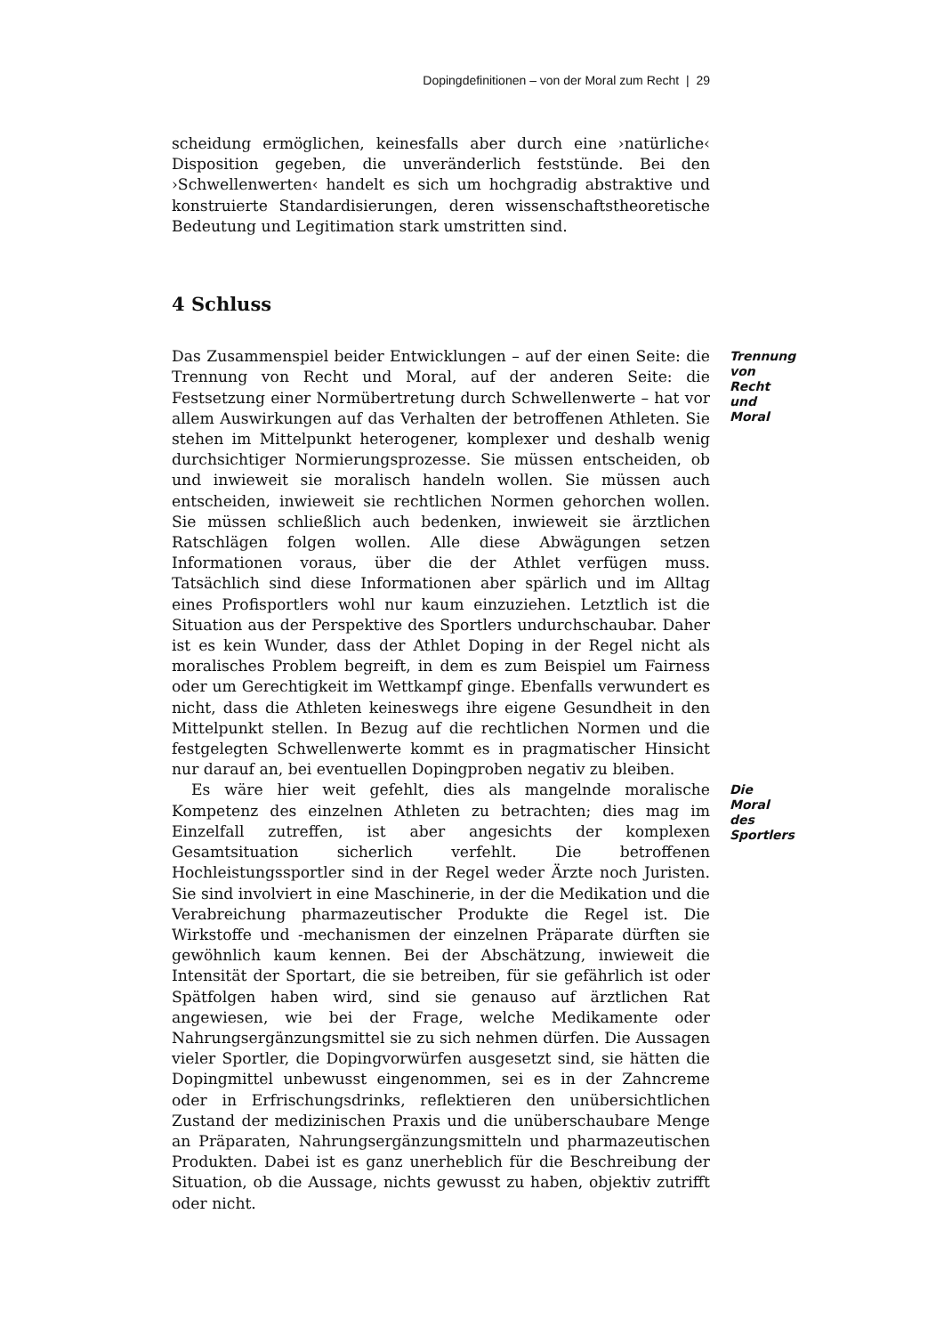Dopingdefinitionen – von der Moral zum Recht | 29
scheidung ermöglichen, keinesfalls aber durch eine ›natürliche‹ Disposition gegeben, die unveränderlich feststünde. Bei den ›Schwellenwerten‹ handelt es sich um hochgradig abstraktive und konstruierte Standardisierungen, deren wissenschaftstheoretische Bedeutung und Legitimation stark umstritten sind.
4 Schluss
Das Zusammenspiel beider Entwicklungen – auf der einen Seite: die Trennung von Recht und Moral, auf der anderen Seite: die Festsetzung einer Normübertretung durch Schwellenwerte – hat vor allem Auswirkungen auf das Verhalten der betroffenen Athleten. Sie stehen im Mittelpunkt heterogener, komplexer und deshalb wenig durchsichtiger Normierungsprozesse. Sie müssen entscheiden, ob und inwieweit sie moralisch handeln wollen. Sie müssen auch entscheiden, inwieweit sie rechtlichen Normen gehorchen wollen. Sie müssen schließlich auch bedenken, inwieweit sie ärztlichen Ratschlägen folgen wollen. Alle diese Abwägungen setzen Informationen voraus, über die der Athlet verfügen muss. Tatsächlich sind diese Informationen aber spärlich und im Alltag eines Profisportlers wohl nur kaum einzuziehen. Letztlich ist die Situation aus der Perspektive des Sportlers undurchschaubar. Daher ist es kein Wunder, dass der Athlet Doping in der Regel nicht als moralisches Problem begreift, in dem es zum Beispiel um Fairness oder um Gerechtigkeit im Wettkampf ginge. Ebenfalls verwundert es nicht, dass die Athleten keineswegs ihre eigene Gesundheit in den Mittelpunkt stellen. In Bezug auf die rechtlichen Normen und die festgelegten Schwellenwerte kommt es in pragmatischer Hinsicht nur darauf an, bei eventuellen Dopingproben negativ zu bleiben.
Trennung von Recht und Moral
Es wäre hier weit gefehlt, dies als mangelnde moralische Kompetenz des einzelnen Athleten zu betrachten; dies mag im Einzelfall zutreffen, ist aber angesichts der komplexen Gesamtsituation sicherlich verfehlt. Die betroffenen Hochleistungssportler sind in der Regel weder Ärzte noch Juristen. Sie sind involviert in eine Maschinerie, in der die Medikation und die Verabreichung pharmazeutischer Produkte die Regel ist. Die Wirkstoffe und -mechanismen der einzelnen Präparate dürften sie gewöhnlich kaum kennen. Bei der Abschätzung, inwieweit die Intensität der Sportart, die sie betreiben, für sie gefährlich ist oder Spätfolgen haben wird, sind sie genauso auf ärztlichen Rat angewiesen, wie bei der Frage, welche Medikamente oder Nahrungsergänzungsmittel sie zu sich nehmen dürfen. Die Aussagen vieler Sportler, die Dopingvorwürfen ausgesetzt sind, sie hätten die Dopingmittel unbewusst eingenommen, sei es in der Zahncreme oder in Erfrischungsdrinks, reflektieren den unübersichtlichen Zustand der medizinischen Praxis und die unüberschaubare Menge an Präparaten, Nahrungsergänzungsmitteln und pharmazeutischen Produkten. Dabei ist es ganz unerheblich für die Beschreibung der Situation, ob die Aussage, nichts gewusst zu haben, objektiv zutrifft oder nicht.
Die Moral des Sportlers